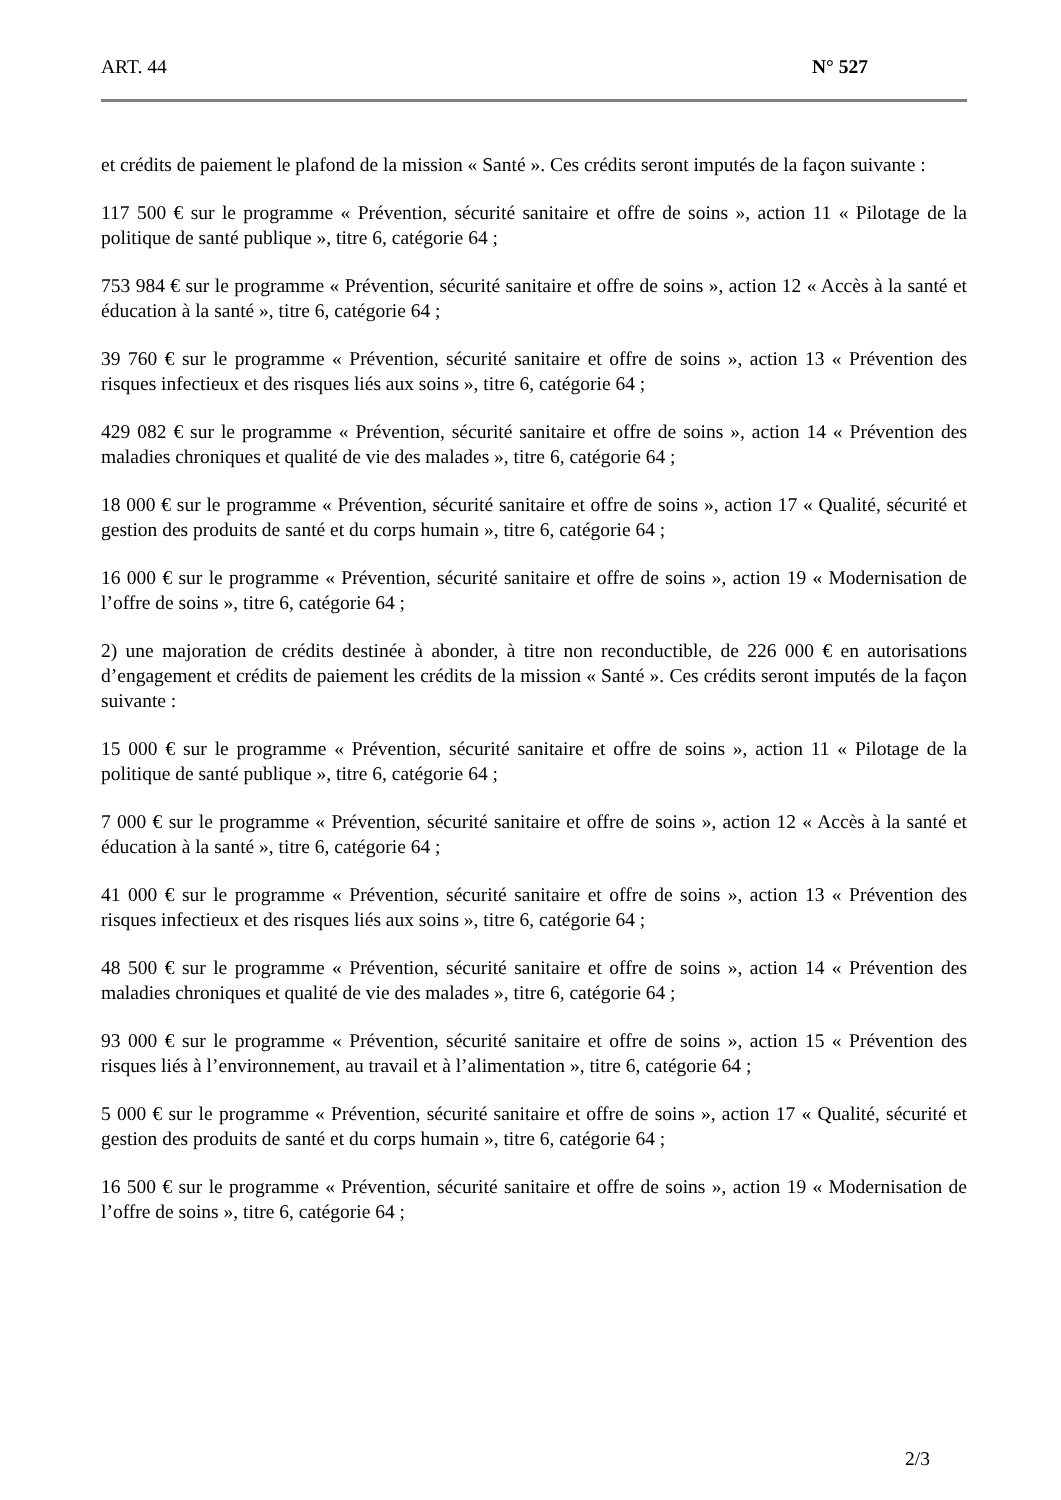ART. 44 N° 527
et crédits de paiement le plafond de la mission « Santé ». Ces crédits seront imputés de la façon suivante :
117 500 € sur le programme « Prévention, sécurité sanitaire et offre de soins », action 11 « Pilotage de la politique de santé publique », titre 6, catégorie 64 ;
753 984 € sur le programme « Prévention, sécurité sanitaire et offre de soins », action 12 « Accès à la santé et éducation à la santé », titre 6, catégorie 64 ;
39 760 € sur le programme « Prévention, sécurité sanitaire et offre de soins », action 13 « Prévention des risques infectieux et des risques liés aux soins », titre 6, catégorie 64 ;
429 082 € sur le programme « Prévention, sécurité sanitaire et offre de soins », action 14 « Prévention des maladies chroniques et qualité de vie des malades », titre 6, catégorie 64 ;
18 000 € sur le programme « Prévention, sécurité sanitaire et offre de soins », action 17 « Qualité, sécurité et gestion des produits de santé et du corps humain », titre 6, catégorie 64 ;
16 000 € sur le programme « Prévention, sécurité sanitaire et offre de soins », action 19 « Modernisation de l’offre de soins », titre 6, catégorie 64 ;
2) une majoration de crédits destinée à abonder, à titre non reconductible, de 226 000 € en autorisations d’engagement et crédits de paiement les crédits de la mission « Santé ». Ces crédits seront imputés de la façon suivante :
15 000 € sur le programme « Prévention, sécurité sanitaire et offre de soins », action 11 « Pilotage de la politique de santé publique », titre 6, catégorie 64 ;
7 000 € sur le programme « Prévention, sécurité sanitaire et offre de soins », action 12 « Accès à la santé et éducation à la santé », titre 6, catégorie 64 ;
41 000 € sur le programme « Prévention, sécurité sanitaire et offre de soins », action 13 « Prévention des risques infectieux et des risques liés aux soins », titre 6, catégorie 64 ;
48 500 € sur le programme « Prévention, sécurité sanitaire et offre de soins », action 14 « Prévention des maladies chroniques et qualité de vie des malades », titre 6, catégorie 64 ;
93 000 € sur le programme « Prévention, sécurité sanitaire et offre de soins », action 15 « Prévention des risques liés à l’environnement, au travail et à l’alimentation », titre 6, catégorie 64 ;
5 000 € sur le programme « Prévention, sécurité sanitaire et offre de soins », action 17 « Qualité, sécurité et gestion des produits de santé et du corps humain », titre 6, catégorie 64 ;
16 500 € sur le programme « Prévention, sécurité sanitaire et offre de soins », action 19 « Modernisation de l’offre de soins », titre 6, catégorie 64 ;
2/3